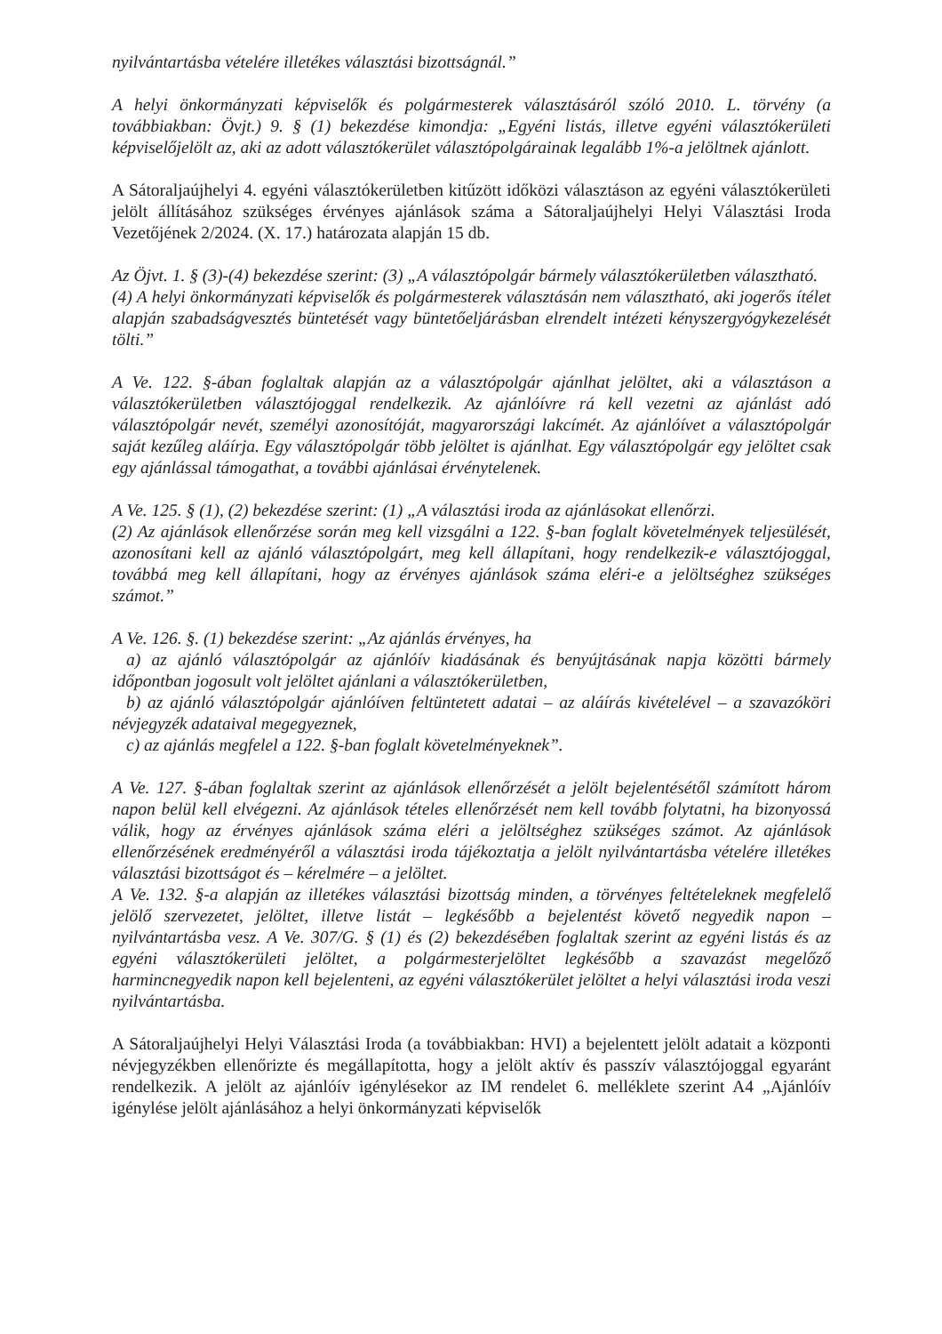nyilvántartásba vételére illetékes választási bizottságnál.”
A helyi önkormányzati képviselők és polgármesterek választásáról szóló 2010. L. törvény (a továbbiakban: Övjt.) 9. § (1) bekezdése kimondja: „Egyéni listás, illetve egyéni választókerületi képviselőjelölt az, aki az adott választókerület választópolgárainak legalább 1%-a jelöltnek ajánlott.
A Sátoraljaújhelyi 4. egyéni választókerületben kitűzött időközi választáson az egyéni választókerületi jelölt állításához szükséges érvényes ajánlások száma a Sátoraljaújhelyi Helyi Választási Iroda Vezetőjének 2/2024. (X. 17.) határozata alapján 15 db.
Az Öjvt. 1. § (3)-(4) bekezdése szerint: (3) „A választópolgár bármely választókerületben választható.
(4) A helyi önkormányzati képviselők és polgármesterek választásán nem választható, aki jogerős ítélet alapján szabadságvesztés büntetését vagy büntetőeljárásban elrendelt intézeti kényszergyógykezelését tölti.”
A Ve. 122. §-ában foglaltak alapján az a választópolgár ajánlhat jelöltet, aki a választáson a választókerületben választójoggal rendelkezik. Az ajánlóívre rá kell vezetni az ajánlást adó választópolgár nevét, személyi azonosítóját, magyarországi lakcímét. Az ajánlóívet a választópolgár saját kezűleg aláírja. Egy választópolgár több jelöltet is ajánlhat. Egy választópolgár egy jelöltet csak egy ajánlással támogathat, a további ajánlásai érvénytelenek.
A Ve. 125. § (1), (2) bekezdése szerint: (1) „A választási iroda az ajánlásokat ellenőrzi.
(2) Az ajánlások ellenőrzése során meg kell vizsgálni a 122. §-ban foglalt követelmények teljesülését, azonosítani kell az ajánló választópolgárt, meg kell állapítani, hogy rendelkezik-e választójoggal, továbbá meg kell állapítani, hogy az érvényes ajánlások száma eléri-e a jelöltséghez szükséges számot.”
A Ve. 126. §. (1) bekezdése szerint: „Az ajánlás érvényes, ha
a) az ajánló választópolgár az ajánlóív kiadásának és benyújtásának napja közötti bármely időpontban jogosult volt jelöltet ajánlani a választókerületben,
b) az ajánló választópolgár ajánlóíven feltüntetett adatai – az aláírás kivételével – a szavazóköri névjegyzék adataival megegyeznek,
c) az ajánlás megfelel a 122. §-ban foglalt követelményeknek”.
A Ve. 127. §-ában foglaltak szerint az ajánlások ellenőrzését a jelölt bejelentésétől számított három napon belül kell elvégezni. Az ajánlások tételes ellenőrzését nem kell tovább folytatni, ha bizonyossá válik, hogy az érvényes ajánlások száma eléri a jelöltséghez szükséges számot. Az ajánlások ellenőrzésének eredményéről a választási iroda tájékoztatja a jelölt nyilvántartásba vételére illetékes választási bizottságot és – kérelmére – a jelöltet.
A Ve. 132. §-a alapján az illetékes választási bizottság minden, a törvényes feltételeknek megfelelő jelölő szervezetet, jelöltet, illetve listát – legkésőbb a bejelentést követő negyedik napon – nyilvántartásba vesz. A Ve. 307/G. § (1) és (2) bekezdésében foglaltak szerint az egyéni listás és az egyéni választókerületi jelöltet, a polgármesterjelöltet legkésőbb a szavazást megelőző harmincnegyedik napon kell bejelenteni, az egyéni választókerület jelöltet a helyi választási iroda veszi nyilvántartásba.
A Sátoraljaújhelyi Helyi Választási Iroda (a továbbiakban: HVI) a bejelentett jelölt adatait a központi névjegyzékben ellenőrizte és megállapította, hogy a jelölt aktív és passzív választójoggal egyaránt rendelkezik. A jelölt az ajánlóív igénylésekor az IM rendelet 6. melléklete szerint A4 „Ajánlóív igénylése jelölt ajánlásához a helyi önkormányzati képviselők